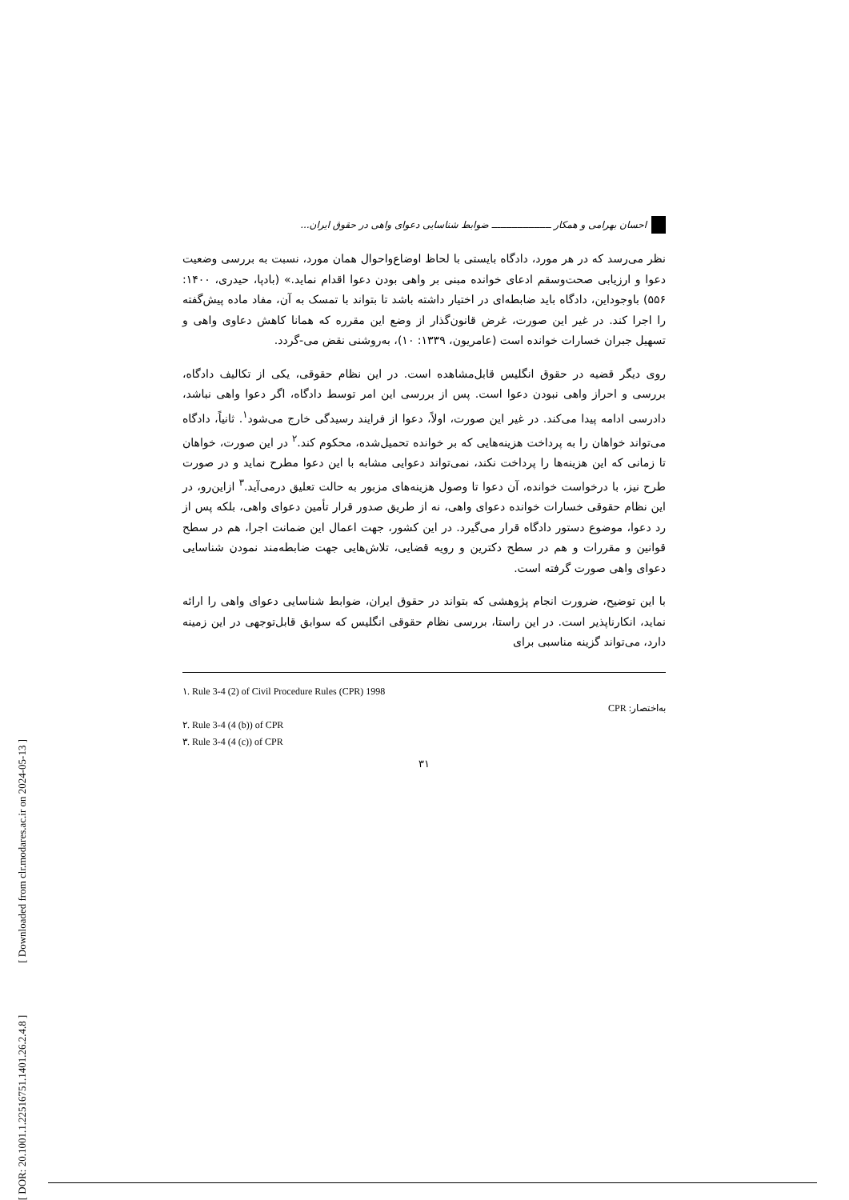[ DOR: 20.1001.1.22516751.1401.26.2.4.8 ] [ Downloaded from clr.modares.ac.ir on 2024-05-13 ]
احسان بهرامی و همکار ـــــــــــــــــــــ ضوابط شناسایی دعوای واهی در حقوق ایران...
نظر می‌رسد که در هر مورد، دادگاه بایستی با لحاظ اوضاع‌واحوال همان مورد، نسبت به بررسی وضعیت دعوا و ارزیابی صحت‌وسقم ادعای خوانده مبنی بر واهی بودن دعوا اقدام نماید.» (بادپا، حیدری، ۱۴۰۰: ۵۵۶) باوجوداین، دادگاه باید ضابطه‌ای در اختیار داشته باشد تا بتواند با تمسک به آن، مفاد ماده پیش‌گفته را اجرا کند. در غیر این صورت، غرض قانون‌گذار از وضع این مقرره که همانا کاهش دعاوی واهی و تسهیل جبران خسارات خوانده است (عامریون، ۱۳۳۹: ۱۰)، به‌روشنی نقض می-گردد.
روی دیگر قضیه در حقوق انگلیس قابل‌مشاهده است. در این نظام حقوقی، یکی از تکالیف دادگاه، بررسی و احراز واهی نبودن دعوا است. پس از بررسی این امر توسط دادگاه، اگر دعوا واهی نباشد، دادرسی ادامه پیدا می‌کند. در غیر این صورت، اولاً، دعوا از فرایند رسیدگی خارج می‌شود<sup>۱</sup>. ثانیاً، دادگاه می‌تواند خواهان را به پرداخت هزینه‌هایی که بر خوانده تحمیل‌شده، محکوم کند.<sup>۲</sup> در این صورت، خواهان تا زمانی که این هزینه‌ها را پرداخت نکند، نمی‌تواند دعوایی مشابه با این دعوا مطرح نماید و در صورت طرح نیز، با درخواست خوانده، آن دعوا تا وصول هزینه‌های مزبور به حالت تعلیق درمی‌آید.<sup>۳</sup> ازاین‌رو، در این نظام حقوقی خسارات خوانده دعوای واهی، نه از طریق صدور قرار تأمین دعوای واهی، بلکه پس از رد دعوا، موضوع دستور دادگاه قرار می‌گیرد. در این کشور، جهت اعمال این ضمانت اجرا، هم در سطح قوانین و مقررات و هم در سطح دکترین و رویه قضایی، تلاش‌هایی جهت ضابطه‌مند نمودن شناسایی دعوای واهی صورت گرفته است.
با این توضیح، ضرورت انجام پژوهشی که بتواند در حقوق ایران، ضوابط شناسایی دعوای واهی را ارائه نماید، انکارناپذیر است. در این راستا، بررسی نظام حقوقی انگلیس که سوابق قابل‌توجهی در این زمینه دارد، می‌تواند گزینه مناسبی برای
۱. Rule 3-4 (2) of Civil Procedure Rules (CPR) 1998
به‌اختصار: CPR
۲. Rule 3-4 (4 (b)) of CPR
۳. Rule 3-4 (4 (c)) of CPR
۳۱